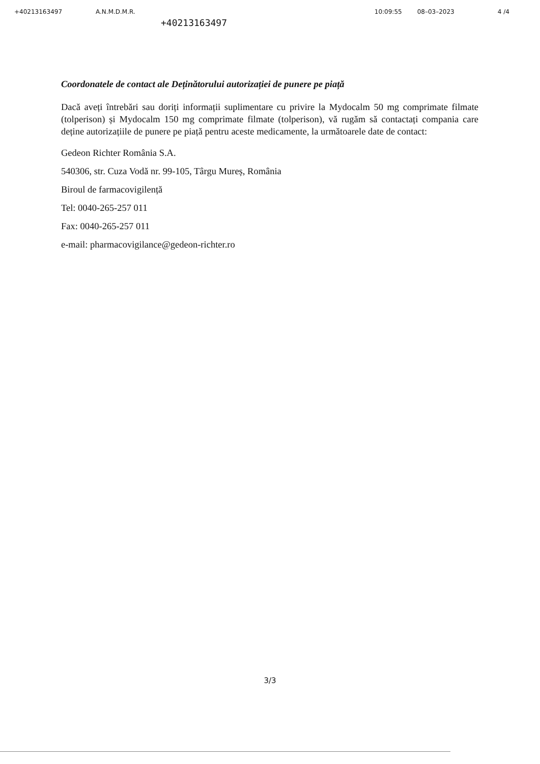+40213163497 A.N.M.D.M.R. 10:09:55 08–03–2023 4 /4
+40213163497
Coordonatele de contact ale Deținătorului autorizației de punere pe piață
Dacă aveți întrebări sau doriți informații suplimentare cu privire la Mydocalm 50 mg comprimate filmate (tolperison) și Mydocalm 150 mg comprimate filmate (tolperison), vă rugăm să contactați compania care deține autorizațiile de punere pe piață pentru aceste medicamente, la următoarele date de contact:
Gedeon Richter România S.A.
540306, str. Cuza Vodă nr. 99-105, Târgu Mureș, România
Biroul de farmacovigilență
Tel: 0040-265-257 011
Fax: 0040-265-257 011
e-mail: pharmacovigilance@gedeon-richter.ro
3/3